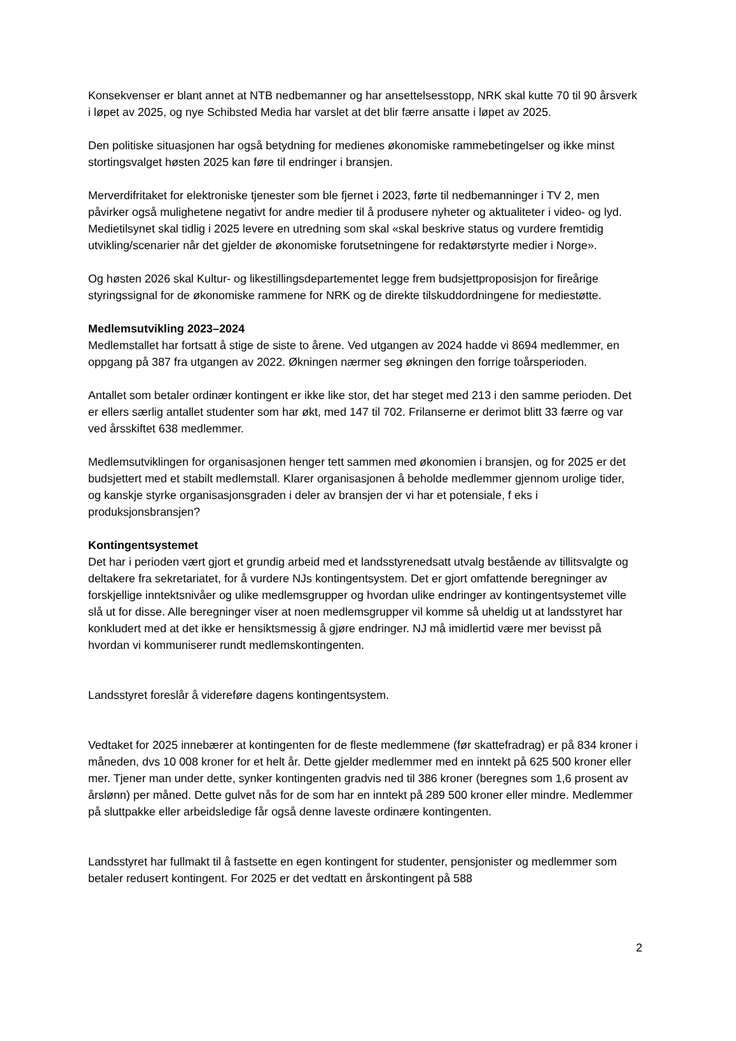Konsekvenser er blant annet at NTB nedbemanner og har ansettelsesstopp, NRK skal kutte 70 til 90 årsverk i løpet av 2025, og nye Schibsted Media har varslet at det blir færre ansatte i løpet av 2025.
Den politiske situasjonen har også betydning for medienes økonomiske rammebetingelser og ikke minst stortingsvalget høsten 2025 kan føre til endringer i bransjen.
Merverdifritaket for elektroniske tjenester som ble fjernet i 2023, førte til nedbemanninger i TV 2, men påvirker også mulighetene negativt for andre medier til å produsere nyheter og aktualiteter i video- og lyd. Medietilsynet skal tidlig i 2025 levere en utredning som skal «skal beskrive status og vurdere fremtidig utvikling/scenarier når det gjelder de økonomiske forutsetningene for redaktørstyrte medier i Norge».
Og høsten 2026 skal Kultur- og likestillingsdepartementet legge frem budsjettproposisjon for fireårige styringssignal for de økonomiske rammene for NRK og de direkte tilskuddordningene for mediestøtte.
Medlemsutvikling 2023–2024
Medlemstallet har fortsatt å stige de siste to årene. Ved utgangen av 2024 hadde vi 8694 medlemmer, en oppgang på 387 fra utgangen av 2022. Økningen nærmer seg økningen den forrige toårsperioden.
Antallet som betaler ordinær kontingent er ikke like stor, det har steget med 213 i den samme perioden. Det er ellers særlig antallet studenter som har økt, med 147 til 702. Frilanserne er derimot blitt 33 færre og var ved årsskiftet 638 medlemmer.
Medlemsutviklingen for organisasjonen henger tett sammen med økonomien i bransjen, og for 2025 er det budsjettert med et stabilt medlemstall. Klarer organisasjonen å beholde medlemmer gjennom urolige tider, og kanskje styrke organisasjonsgraden i deler av bransjen der vi har et potensiale, f eks i produksjonsbransjen?
Kontingentsystemet
Det har i perioden vært gjort et grundig arbeid med et landsstyrenedsatt utvalg bestående av tillitsvalgte og deltakere fra sekretariatet, for å vurdere NJs kontingentsystem. Det er gjort omfattende beregninger av forskjellige inntektsnivåer og ulike medlemsgrupper og hvordan ulike endringer av kontingentsystemet ville slå ut for disse. Alle beregninger viser at noen medlemsgrupper vil komme så uheldig ut at landsstyret har konkludert med at det ikke er hensiktsmessig å gjøre endringer. NJ må imidlertid være mer bevisst på hvordan vi kommuniserer rundt medlemskontingenten.
Landsstyret foreslår å videreføre dagens kontingentsystem.
Vedtaket for 2025 innebærer at kontingenten for de fleste medlemmene (før skattefradrag) er på 834 kroner i måneden, dvs 10 008 kroner for et helt år. Dette gjelder medlemmer med en inntekt på 625 500 kroner eller mer. Tjener man under dette, synker kontingenten gradvis ned til 386 kroner (beregnes som 1,6 prosent av årslønn) per måned. Dette gulvet nås for de som har en inntekt på 289 500 kroner eller mindre. Medlemmer på sluttpakke eller arbeidsledige får også denne laveste ordinære kontingenten.
Landsstyret har fullmakt til å fastsette en egen kontingent for studenter, pensjonister og medlemmer som betaler redusert kontingent. For 2025 er det vedtatt en årskontingent på 588
2